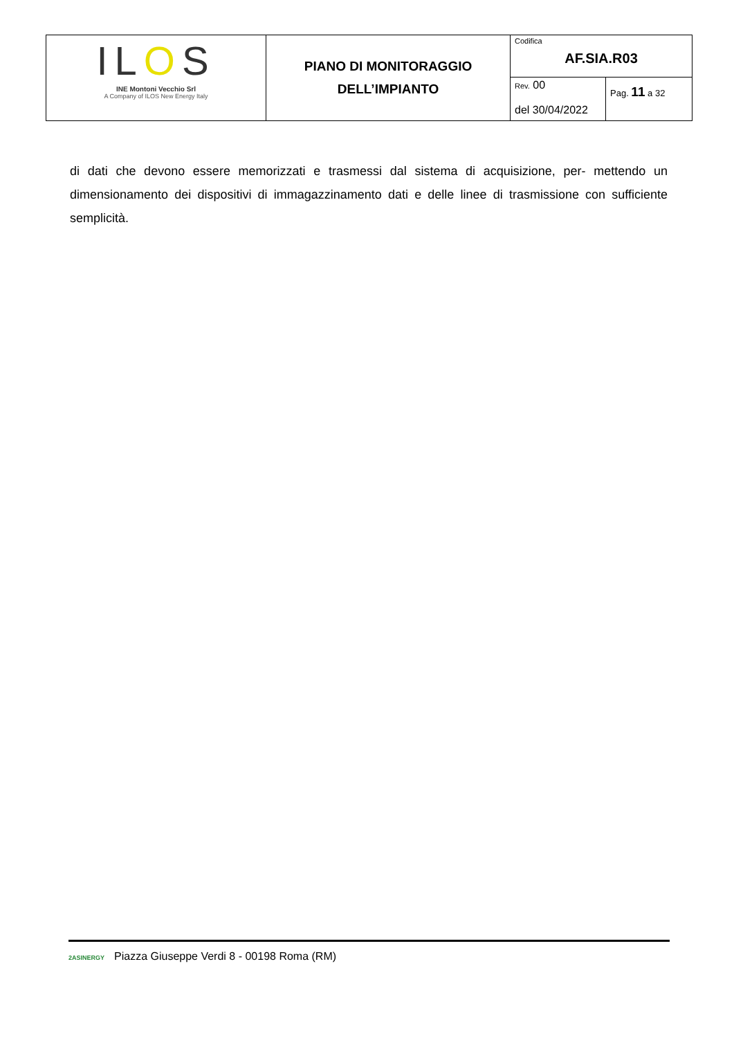| IL O S INE Montoni Vecchio Srl A Company of ILOS New Energy Italy | PIANO DI MONITORAGGIO DELL’IMPIANTO | Codifica AF.SIA.R03 | |
| | | Rev. 00 del 30/04/2022 | Pag. 11 a 32 |
di dati che devono essere memorizzati e trasmessi dal sistema di acquisizione, per- mettendo un dimensionamento dei dispositivi di immagazzinamento dati e delle linee di trasmissione con sufficiente semplicità.
2ASINERGY Piazza Giuseppe Verdi 8 - 00198 Roma (RM)